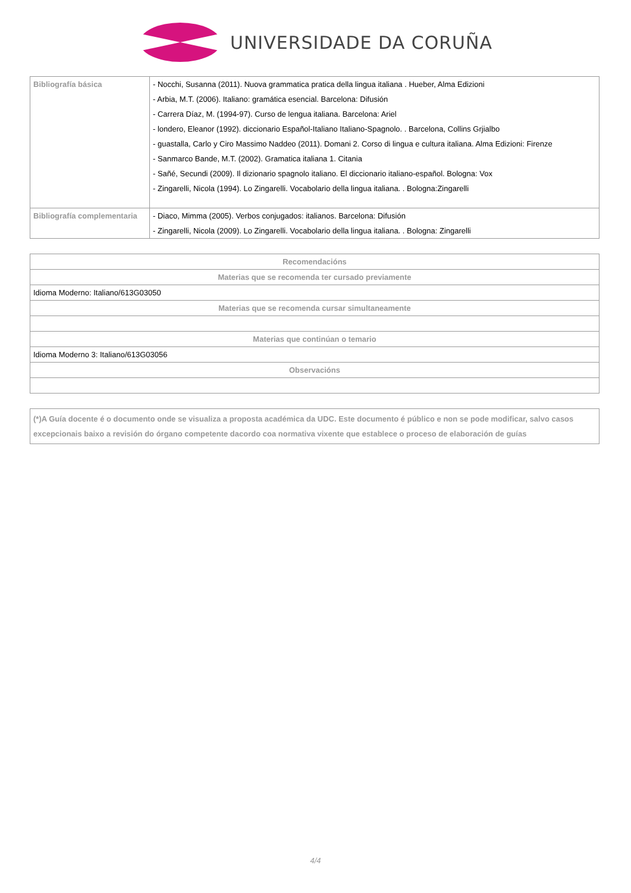UNIVERSIDADE DA CORUÑA
| Bibliografía básica | - Nocchi, Susanna (2011). Nuova grammatica pratica della lingua italiana . Hueber, Alma Edizioni - Arbia, M.T. (2006). Italiano: gramática esencial. Barcelona: Difusión - Carrera Díaz, M. (1994-97). Curso de lengua italiana. Barcelona: Ariel - londero, Eleanor (1992). diccionario Español-Italiano Italiano-Spagnolo. . Barcelona, Collins Grjialbo - guastalla, Carlo y Ciro Massimo Naddeo (2011). Domani 2. Corso di lingua e cultura italiana. Alma Edizioni: Firenze - Sanmarco Bande, M.T. (2002). Gramatica italiana 1. Citania - Sañé, Secundi (2009). Il dizionario spagnolo italiano. El diccionario italiano-español. Bologna: Vox - Zingarelli, Nicola (1994). Lo Zingarelli. Vocabolario della lingua italiana. . Bologna:Zingarelli |
| Bibliografía complementaria | - Diaco, Mimma (2005). Verbos conjugados: italianos. Barcelona: Difusión - Zingarelli, Nicola (2009). Lo Zingarelli. Vocabolario della lingua italiana. . Bologna: Zingarelli |
| Recomendacións |
| --- |
| Materias que se recomenda ter cursado previamente |
| Idioma Moderno: Italiano/613G03050 |
| Materias que se recomenda cursar simultaneamente |
| Materias que continúan o temario |
| Idioma Moderno 3: Italiano/613G03056 |
| Observacións |
| (*)A Guía docente é o documento onde se visualiza a proposta académica da UDC. Este documento é público e non se pode modificar, salvo casos excepcionais baixo a revisión do órgano competente dacordo coa normativa vixente que establece o proceso de elaboración de guías |
4/4